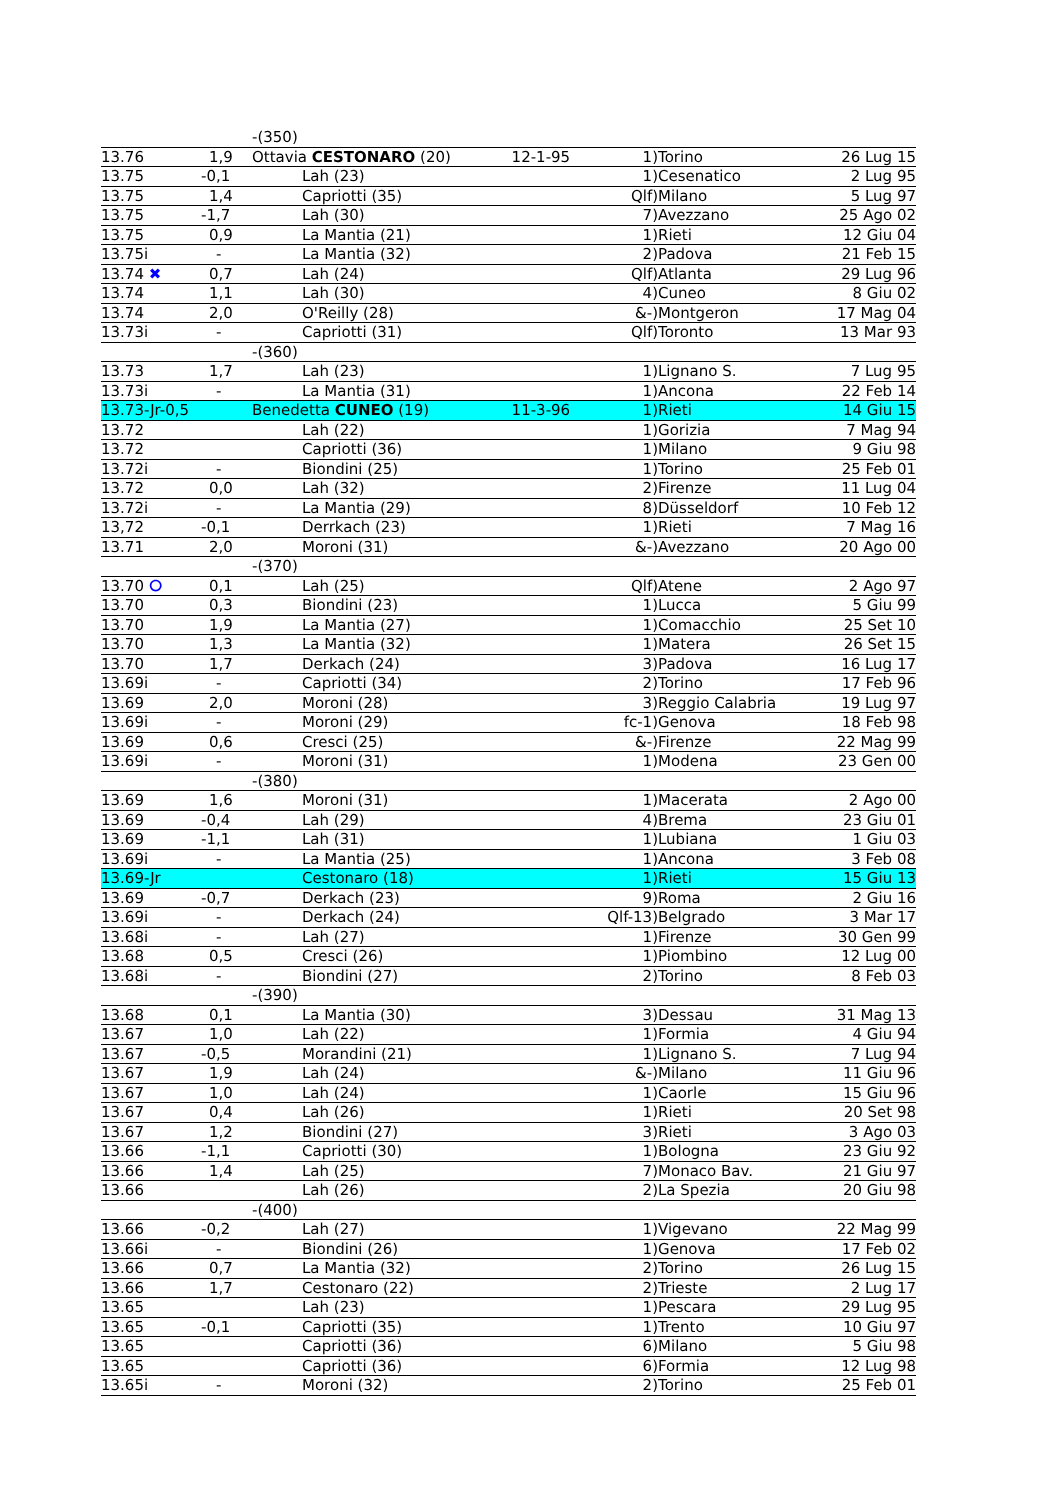| | | -(350) | | | | | |
| 13.76 | 1,9 | Ottavia CESTONARO (20) | 12-1-95 | 1) | | Torino | 26 Lug 15 |
| 13.75 | -0,1 | Lah (23) | | 1) | | Cesenatico | 2 Lug 95 |
| 13.75 | 1,4 | Capriotti (35) | | Qlf) | | Milano | 5 Lug 97 |
| 13.75 | -1,7 | Lah (30) | | 7) | | Avezzano | 25 Ago 02 |
| 13.75 | 0,9 | La Mantia (21) | | 1) | | Rieti | 12 Giu 04 |
| 13.75i | - | La Mantia (32) | | 2) | | Padova | 21 Feb 15 |
| 13.74 ✖ | 0,7 | Lah (24) | | Qlf) | | Atlanta | 29 Lug 96 |
| 13.74 | 1,1 | Lah (30) | | 4) | | Cuneo | 8 Giu 02 |
| 13.74 | 2,0 | O'Reilly (28) | | &-) | | Montgeron | 17 Mag 04 |
| 13.73i | - | Capriotti (31) | | Qlf) | | Toronto | 13 Mar 93 |
| | | -(360) | | | | | |
| 13.73 | 1,7 | Lah (23) | | 1) | | Lignano S. | 7 Lug 95 |
| 13.73i | - | La Mantia (31) | | 1) | | Ancona | 22 Feb 14 |
| 13.73-Jr-0,5 | | Benedetta CUNEO (19) | 11-3-96 | 1) | | Rieti | 14 Giu 15 |
| 13.72 | | Lah (22) | | 1) | | Gorizia | 7 Mag 94 |
| 13.72 | | Capriotti (36) | | 1) | | Milano | 9 Giu 98 |
| 13.72i | - | Biondini (25) | | 1) | | Torino | 25 Feb 01 |
| 13.72 | 0,0 | Lah (32) | | 2) | | Firenze | 11 Lug 04 |
| 13.72i | - | La Mantia (29) | | 8) | | Düsseldorf | 10 Feb 12 |
| 13,72 | -0,1 | Derrkach (23) | | 1) | | Rieti | 7 Mag 16 |
| 13.71 | 2,0 | Moroni (31) | | &-) | | Avezzano | 20 Ago 00 |
| | | -(370) | | | | | |
| 13.70 ⭘ | 0,1 | Lah (25) | | Qlf) | | Atene | 2 Ago 97 |
| 13.70 | 0,3 | Biondini (23) | | 1) | | Lucca | 5 Giu 99 |
| 13.70 | 1,9 | La Mantia (27) | | 1) | | Comacchio | 25 Set 10 |
| 13.70 | 1,3 | La Mantia (32) | | 1) | | Matera | 26 Set 15 |
| 13.70 | 1,7 | Derkach (24) | | 3) | | Padova | 16 Lug 17 |
| 13.69i | - | Capriotti (34) | | 2) | | Torino | 17 Feb 96 |
| 13.69 | 2,0 | Moroni (28) | | 3) | | Reggio Calabria | 19 Lug 97 |
| 13.69i | - | Moroni (29) | | fc-1) | | Genova | 18 Feb 98 |
| 13.69 | 0,6 | Cresci (25) | | &-) | | Firenze | 22 Mag 99 |
| 13.69i | - | Moroni (31) | | 1) | | Modena | 23 Gen 00 |
| | | -(380) | | | | | |
| 13.69 | 1,6 | Moroni (31) | | 1) | | Macerata | 2 Ago 00 |
| 13.69 | -0,4 | Lah (29) | | 4) | | Brema | 23 Giu 01 |
| 13.69 | -1,1 | Lah (31) | | 1) | | Lubiana | 1 Giu 03 |
| 13.69i | - | La Mantia (25) | | 1) | | Ancona | 3 Feb 08 |
| 13.69-Jr | | Cestonaro (18) | | 1) | | Rieti | 15 Giu 13 |
| 13.69 | -0,7 | Derkach (23) | | 9) | | Roma | 2 Giu 16 |
| 13.69i | - | Derkach (24) | | Qlf-13) | | Belgrado | 3 Mar 17 |
| 13.68i | - | Lah (27) | | 1) | | Firenze | 30 Gen 99 |
| 13.68 | 0,5 | Cresci (26) | | 1) | | Piombino | 12 Lug 00 |
| 13.68i | - | Biondini (27) | | 2) | | Torino | 8 Feb 03 |
| | | -(390) | | | | | |
| 13.68 | 0,1 | La Mantia (30) | | 3) | | Dessau | 31 Mag 13 |
| 13.67 | 1,0 | Lah (22) | | 1) | | Formia | 4 Giu 94 |
| 13.67 | -0,5 | Morandini (21) | | 1) | | Lignano S. | 7 Lug 94 |
| 13.67 | 1,9 | Lah (24) | | &-) | | Milano | 11 Giu 96 |
| 13.67 | 1,0 | Lah (24) | | 1) | | Caorle | 15 Giu 96 |
| 13.67 | 0,4 | Lah (26) | | 1) | | Rieti | 20 Set 98 |
| 13.67 | 1,2 | Biondini (27) | | 3) | | Rieti | 3 Ago 03 |
| 13.66 | -1,1 | Capriotti (30) | | 1) | | Bologna | 23 Giu 92 |
| 13.66 | 1,4 | Lah (25) | | 7) | | Monaco Bav. | 21 Giu 97 |
| 13.66 | | Lah (26) | | 2) | | La Spezia | 20 Giu 98 |
| | | -(400) | | | | | |
| 13.66 | -0,2 | Lah (27) | | 1) | | Vigevano | 22 Mag 99 |
| 13.66i | - | Biondini (26) | | 1) | | Genova | 17 Feb 02 |
| 13.66 | 0,7 | La Mantia (32) | | 2) | | Torino | 26 Lug 15 |
| 13.66 | 1,7 | Cestonaro (22) | | 2) | | Trieste | 2 Lug 17 |
| 13.65 | | Lah (23) | | 1) | | Pescara | 29 Lug 95 |
| 13.65 | -0,1 | Capriotti (35) | | 1) | | Trento | 10 Giu 97 |
| 13.65 | | Capriotti (36) | | 6) | | Milano | 5 Giu 98 |
| 13.65 | | Capriotti (36) | | 6) | | Formia | 12 Lug 98 |
| 13.65i | - | Moroni (32) | | 2) | | Torino | 25 Feb 01 |